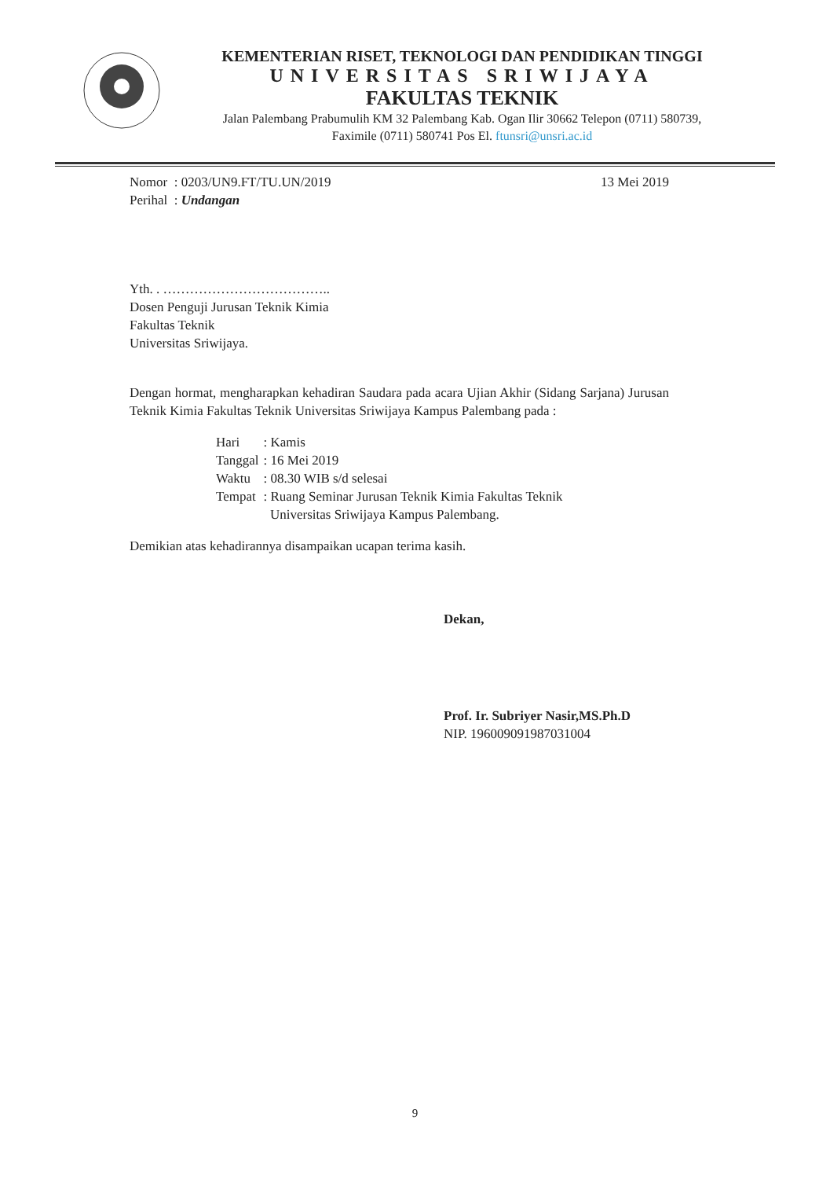KEMENTERIAN RISET, TEKNOLOGI DAN PENDIDIKAN TINGGI
UNIVERSITAS SRIWIJAYA
FAKULTAS TEKNIK
Jalan Palembang Prabumulih KM 32 Palembang Kab. Ogan Ilir 30662 Telepon (0711) 580739,
Faximile (0711) 580741 Pos El. ftunsri@unsri.ac.id
Nomor : 0203/UN9.FT/TU.UN/2019
Perihal : Undangan
13 Mei 2019
Yth. . ………………………………..
Dosen Penguji Jurusan Teknik Kimia
Fakultas Teknik
Universitas Sriwijaya.
Dengan hormat, mengharapkan kehadiran Saudara pada acara Ujian Akhir (Sidang Sarjana) Jurusan Teknik Kimia Fakultas Teknik Universitas Sriwijaya Kampus Palembang pada :
| Hari | : Kamis |
| Tanggal | : 16 Mei 2019 |
| Waktu | : 08.30 WIB s/d selesai |
| Tempat | : Ruang Seminar Jurusan Teknik Kimia Fakultas Teknik Universitas Sriwijaya Kampus Palembang. |
Demikian atas kehadirannya disampaikan ucapan terima kasih.
Dekan,
Prof. Ir. Subriyer Nasir,MS.Ph.D
NIP. 196009091987031004
9